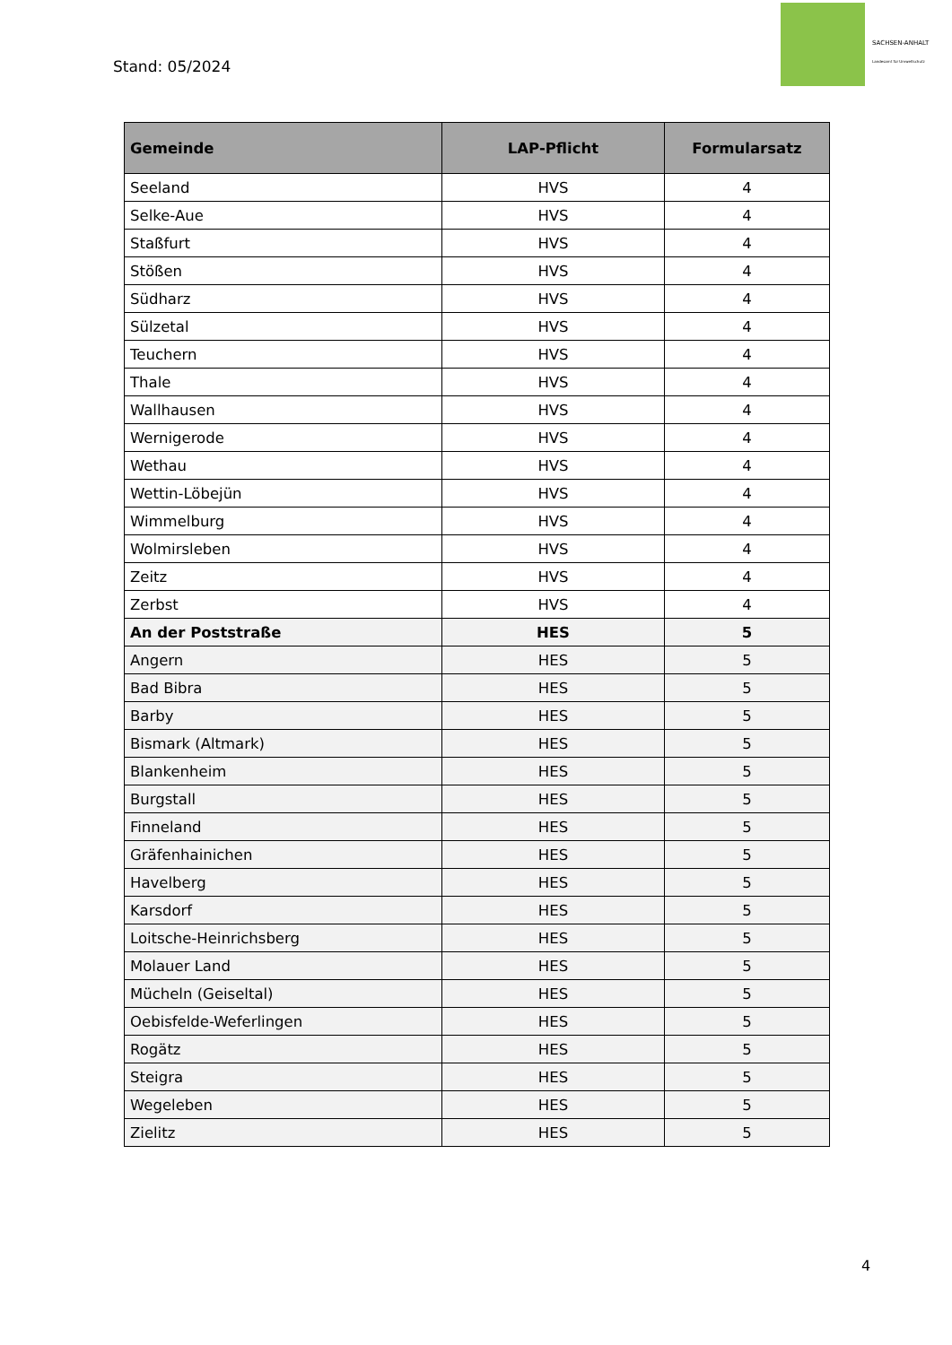Stand: 05/2024
SACHSEN-ANHALT
Landesamt für Umweltschutz
| Gemeinde | LAP-Pflicht | Formularsatz |
| --- | --- | --- |
| Seeland | HVS | 4 |
| Selke-Aue | HVS | 4 |
| Staßfurt | HVS | 4 |
| Stößen | HVS | 4 |
| Südharz | HVS | 4 |
| Sülzetal | HVS | 4 |
| Teuchern | HVS | 4 |
| Thale | HVS | 4 |
| Wallhausen | HVS | 4 |
| Wernigerode | HVS | 4 |
| Wethau | HVS | 4 |
| Wettin-Löbejün | HVS | 4 |
| Wimmelburg | HVS | 4 |
| Wolmirsleben | HVS | 4 |
| Zeitz | HVS | 4 |
| Zerbst | HVS | 4 |
| An der Poststraße | HES | 5 |
| Angern | HES | 5 |
| Bad Bibra | HES | 5 |
| Barby | HES | 5 |
| Bismark (Altmark) | HES | 5 |
| Blankenheim | HES | 5 |
| Burgstall | HES | 5 |
| Finneland | HES | 5 |
| Gräfenhainichen | HES | 5 |
| Havelberg | HES | 5 |
| Karsdorf | HES | 5 |
| Loitsche-Heinrichsberg | HES | 5 |
| Molauer Land | HES | 5 |
| Mücheln (Geiseltal) | HES | 5 |
| Oebisfelde-Weferlingen | HES | 5 |
| Rogätz | HES | 5 |
| Steigra | HES | 5 |
| Wegeleben | HES | 5 |
| Zielitz | HES | 5 |
4